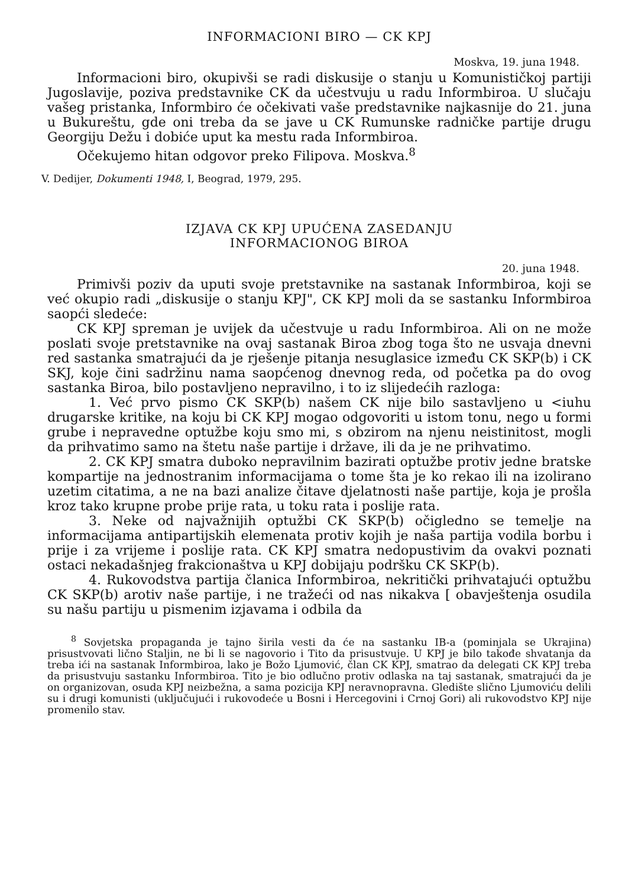INFORMACIONI BIRO — CK KPJ
Moskva, 19. juna 1948.
Informacioni biro, okupivši se radi diskusije o stanju u Komunističkoj partiji Jugoslavije, poziva predstavnike CK da učestvuju u radu Informbiroa. U slučaju vašeg pristanka, Informbiro će očekivati vaše predstavnike najkasnije do 21. juna u Bukureštu, gde oni treba da se jave u CK Rumunske radničke partije drugu Georgiju Dežu i dobiće uput ka mestu rada Informbiroa.
Očekujemo hitan odgovor preko Filipova. Moskva.<sup>8</sup>
V. Dedijer, Dokumenti 1948, I, Beograd, 1979, 295.
IZJAVA CK KPJ UPUĆENA ZASEDANJU
INFORMACIONOG BIROA
20. juna 1948.
Primivši poziv da uputi svoje pretstavnike na sastanak Informbiroa, koji se već okupio radi „diskusije o stanju KPJ", CK KPJ moli da se sastanku Informbiroa saopći sledeće:
CK KPJ spreman je uvijek da učestvuje u radu Informbiroa. Ali on ne može poslati svoje pretstavnike na ovaj sastanak Biroa zbog toga što ne usvaja dnevni red sastanka smatrajući da je rješenje pitanja nesuglasice između CK SKP(b) i CK SKJ, koje čini sadržinu nama saopćenog dnevnog reda, od početka pa do ovog sastanka Biroa, bilo postavljeno nepravilno, i to iz slijedećih razloga:
1. Već prvo pismo CK SKP(b) našem CK nije bilo sastavljeno u <iuhu drugarske kritike, na koju bi CK KPJ mogao odgovoriti u istom tonu, nego u formi grube i nepravedne optužbe koju smo mi, s obzirom na njenu neistinitost, mogli da prihvatimo samo na štetu naše partije i države, ili da je ne prihvatimo.
2. CK KPJ smatra duboko nepravilnim bazirati optužbe protiv jedne bratske kompartije na jednostranim informacijama o tome šta je ko rekao ili na izolirano uzetim citatima, a ne na bazi analize čitave djelatnosti naše partije, koja je prošla kroz tako krupne probe prije rata, u toku rata i poslije rata.
3. Neke od najvažnijih optužbi CK SKP(b) očigledno se temelje na informacijama antipartijskih elemenata protiv kojih je naša partija vodila borbu i prije i za vrijeme i poslije rata. CK KPJ smatra nedopustivim da ovakvi poznati ostaci nekadašnjeg frakcionaštva u KPJ dobijaju podršku CK SKP(b).
4. Rukovodstva partija članica Informbiroa, nekritički prihvatajući optužbu CK SKP(b) arotiv naše partije, i ne tražeći od nas nikakva [ obavještenja osudila su našu partiju u pismenim izjavama i odbila da
<sup>8</sup> Sovjetska propaganda je tajno širila vesti da će na sastanku IB-a (pominjala se Ukrajina) prisustvovati lično Staljin, ne bi li se nagovorio i Tito da prisustvuje. U KPJ je bilo takođe shvatanja da treba ići na sastanak Informbiroa, lako je Božo Ljumović, član CK KPJ, smatrao da delegati CK KPJ treba da prisustvuju sastanku Informbiroa. Tito je bio odlučno protiv odlaska na taj sastanak, smatrajući da je on organizovan, osuda KPJ neizbežna, a sama pozicija KPJ neravnopravna. Gledište slično Ljumoviću delili su i drugi komunisti (uključujući i rukovodeće u Bosni i Hercegovini i Crnoj Gori) ali rukovodstvo KPJ nije promenilo stav.